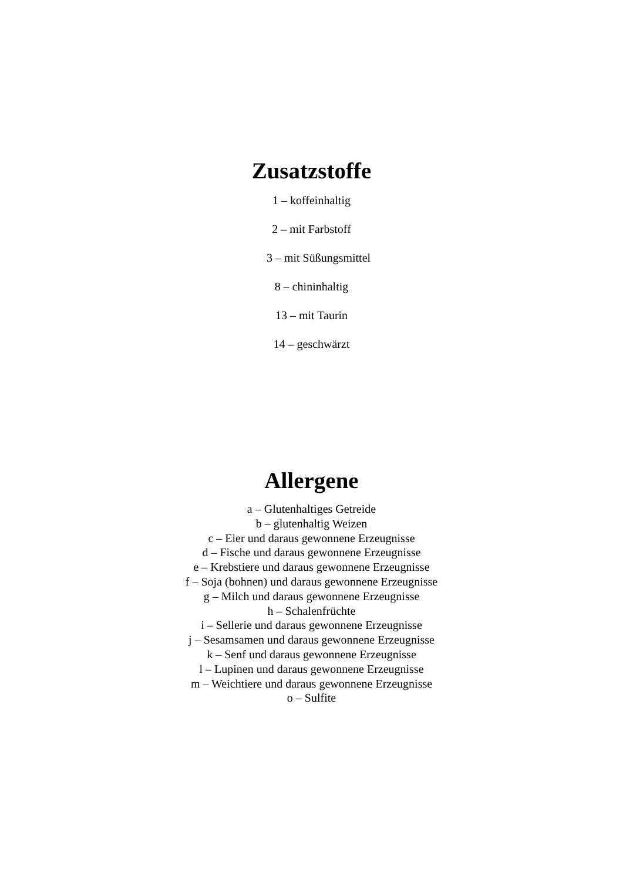Zusatzstoffe
1 – koffeinhaltig
2 – mit Farbstoff
3 – mit Süßungsmittel
8 – chininhaltig
13 – mit Taurin
14 – geschwärzt
Allergene
a – Glutenhaltiges Getreide
b – glutenhaltig Weizen
c – Eier und daraus gewonnene Erzeugnisse
d – Fische und daraus gewonnene Erzeugnisse
e – Krebstiere und daraus gewonnene Erzeugnisse
f – Soja (bohnen) und daraus gewonnene Erzeugnisse
g – Milch und daraus gewonnene Erzeugnisse
h – Schalenfrüchte
i – Sellerie und daraus gewonnene Erzeugnisse
j – Sesamsamen und daraus gewonnene Erzeugnisse
k – Senf und daraus gewonnene Erzeugnisse
l – Lupinen und daraus gewonnene Erzeugnisse
m – Weichtiere und daraus gewonnene Erzeugnisse
o – Sulfite